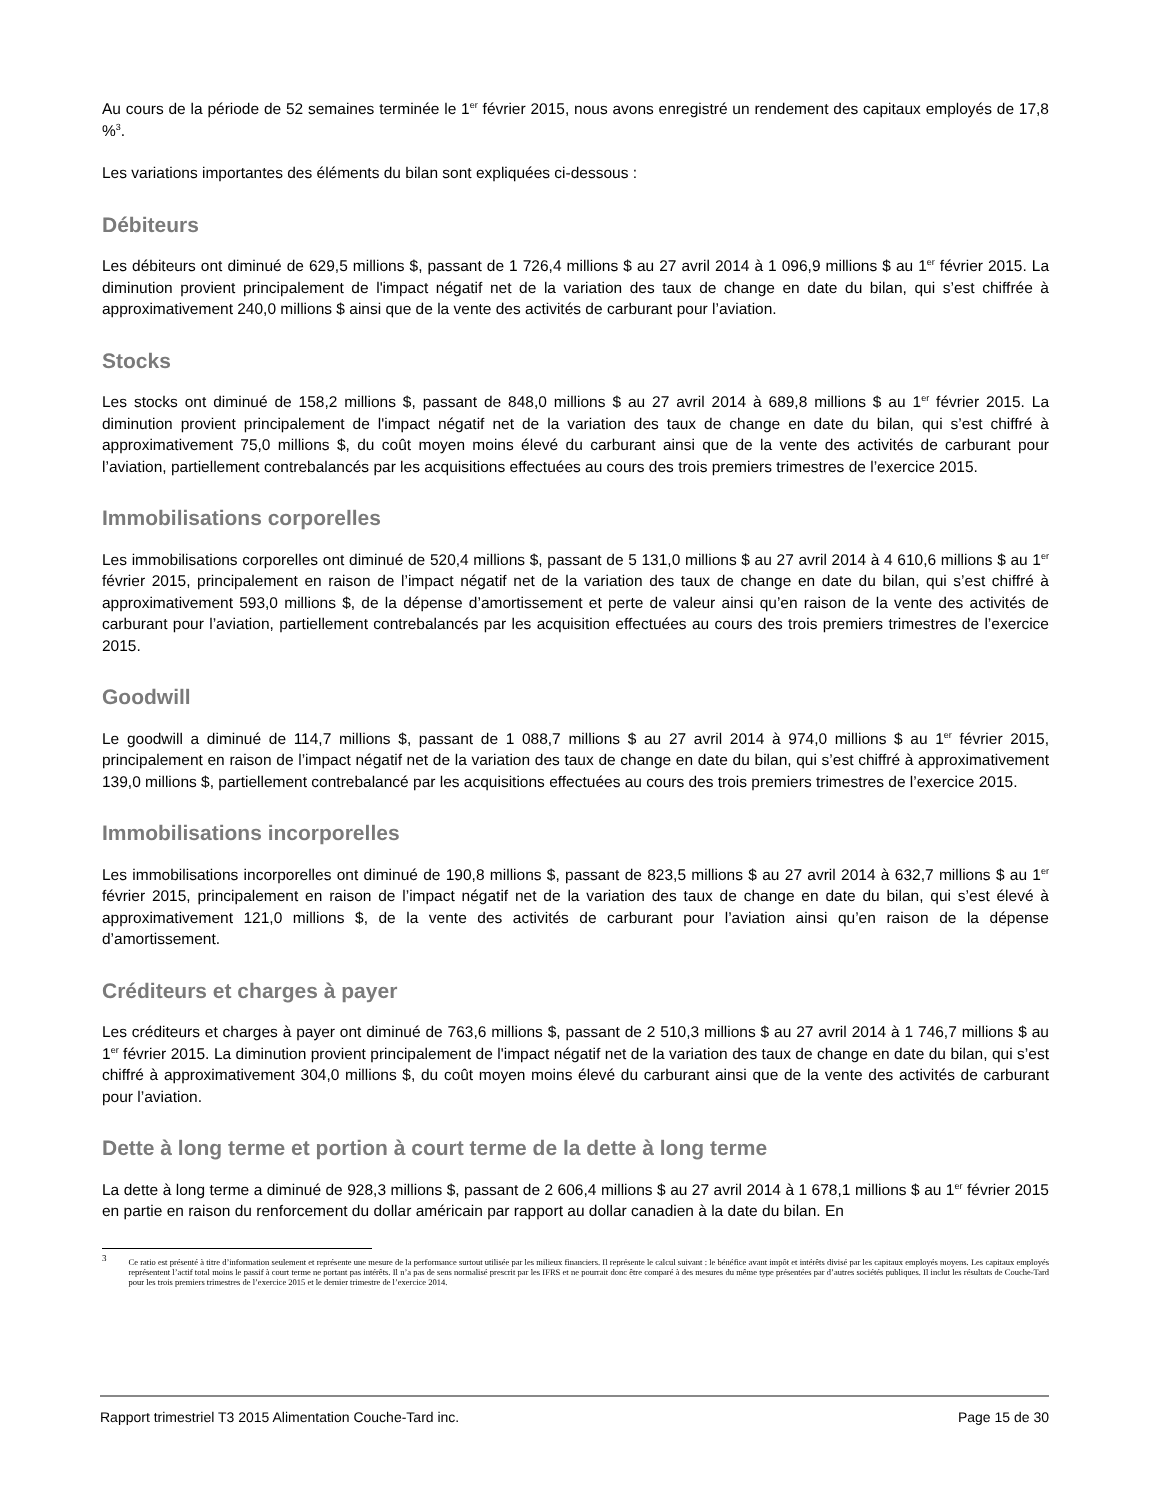Au cours de la période de 52 semaines terminée le 1<sup>er</sup> février 2015, nous avons enregistré un rendement des capitaux employés de 17,8 %<sup>3</sup>.
Les variations importantes des éléments du bilan sont expliquées ci-dessous :
Débiteurs
Les débiteurs ont diminué de 629,5 millions $, passant de 1 726,4 millions $ au 27 avril 2014 à 1 096,9 millions $ au 1<sup>er</sup> février 2015. La diminution provient principalement de l'impact négatif net de la variation des taux de change en date du bilan, qui s’est chiffrée à approximativement 240,0 millions $ ainsi que de la vente des activités de carburant pour l’aviation.
Stocks
Les stocks ont diminué de 158,2 millions $, passant de 848,0 millions $ au 27 avril 2014 à 689,8 millions $ au 1<sup>er</sup> février 2015. La diminution provient principalement de l'impact négatif net de la variation des taux de change en date du bilan, qui s’est chiffré à approximativement 75,0 millions $, du coût moyen moins élevé du carburant ainsi que de la vente des activités de carburant pour l’aviation, partiellement contrebalancés par les acquisitions effectuées au cours des trois premiers trimestres de l’exercice 2015.
Immobilisations corporelles
Les immobilisations corporelles ont diminué de 520,4 millions $, passant de 5 131,0 millions $ au 27 avril 2014 à 4 610,6 millions $ au 1<sup>er</sup> février 2015, principalement en raison de l’impact négatif net de la variation des taux de change en date du bilan, qui s’est chiffré à approximativement 593,0 millions $, de la dépense d’amortissement et perte de valeur ainsi qu’en raison de la vente des activités de carburant pour l’aviation, partiellement contrebalancés par les acquisition effectuées au cours des trois premiers trimestres de l’exercice 2015.
Goodwill
Le goodwill a diminué de 114,7 millions $, passant de 1 088,7 millions $ au 27 avril 2014 à 974,0 millions $ au 1<sup>er</sup> février 2015, principalement en raison de l’impact négatif net de la variation des taux de change en date du bilan, qui s’est chiffré à approximativement 139,0 millions $, partiellement contrebalancé par les acquisitions effectuées au cours des trois premiers trimestres de l’exercice 2015.
Immobilisations incorporelles
Les immobilisations incorporelles ont diminué de 190,8 millions $, passant de 823,5 millions $ au 27 avril 2014 à 632,7 millions $ au 1<sup>er</sup> février 2015, principalement en raison de l’impact négatif net de la variation des taux de change en date du bilan, qui s’est élevé à approximativement 121,0 millions $, de la vente des activités de carburant pour l’aviation ainsi qu’en raison de la dépense d’amortissement.
Créditeurs et charges à payer
Les créditeurs et charges à payer ont diminué de 763,6 millions $, passant de 2 510,3 millions $ au 27 avril 2014 à 1 746,7 millions $ au 1<sup>er</sup> février 2015. La diminution provient principalement de l'impact négatif net de la variation des taux de change en date du bilan, qui s’est chiffré à approximativement 304,0 millions $, du coût moyen moins élevé du carburant ainsi que de la vente des activités de carburant pour l’aviation.
Dette à long terme et portion à court terme de la dette à long terme
La dette à long terme a diminué de 928,3 millions $, passant de 2 606,4 millions $ au 27 avril 2014 à 1 678,1 millions $ au 1<sup>er</sup> février 2015 en partie en raison du renforcement du dollar américain par rapport au dollar canadien à la date du bilan. En
<sup>3</sup> Ce ratio est présenté à titre d’information seulement et représente une mesure de la performance surtout utilisée par les milieux financiers. Il représente le calcul suivant : le bénéfice avant impôt et intérêts divisé par les capitaux employés moyens. Les capitaux employés représentent l’actif total moins le passif à court terme ne portant pas intérêts. Il n’a pas de sens normalisé prescrit par les IFRS et ne pourrait donc être comparé à des mesures du même type présentées par d’autres sociétés publiques. Il inclut les résultats de Couche-Tard pour les trois premiers trimestres de l’exercice 2015 et le dernier trimestre de l’exercice 2014.
Rapport trimestriel T3 2015 Alimentation Couche-Tard inc. Page 15 de 30